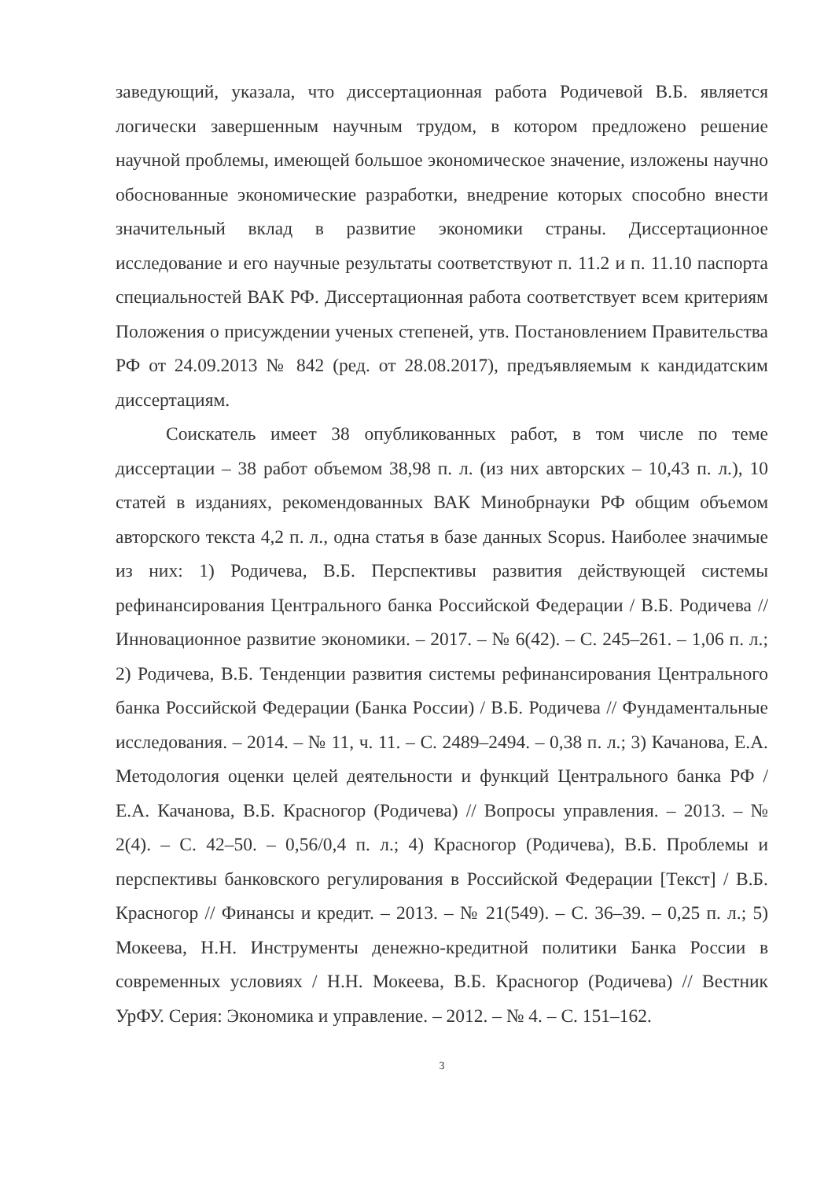заведующий, указала, что диссертационная работа Родичевой В.Б. является логически завершенным научным трудом, в котором предложено решение научной проблемы, имеющей большое экономическое значение, изложены научно обоснованные экономические разработки, внедрение которых способно внести значительный вклад в развитие экономики страны. Диссертационное исследование и его научные результаты соответствуют п. 11.2 и п. 11.10 паспорта специальностей ВАК РФ. Диссертационная работа соответствует всем критериям Положения о присуждении ученых степеней, утв. Постановлением Правительства РФ от 24.09.2013 № 842 (ред. от 28.08.2017), предъявляемым к кандидатским диссертациям.
Соискатель имеет 38 опубликованных работ, в том числе по теме диссертации – 38 работ объемом 38,98 п. л. (из них авторских – 10,43 п. л.), 10 статей в изданиях, рекомендованных ВАК Минобрнауки РФ общим объемом авторского текста 4,2 п. л., одна статья в базе данных Scopus. Наиболее значимые из них: 1) Родичева, В.Б. Перспективы развития действующей системы рефинансирования Центрального банка Российской Федерации / В.Б. Родичева // Инновационное развитие экономики. – 2017. – № 6(42). – С. 245–261. – 1,06 п. л.; 2) Родичева, В.Б. Тенденции развития системы рефинансирования Центрального банка Российской Федерации (Банка России) / В.Б. Родичева // Фундаментальные исследования. – 2014. – № 11, ч. 11. – С. 2489–2494. – 0,38 п. л.; 3) Качанова, Е.А. Методология оценки целей деятельности и функций Центрального банка РФ / Е.А. Качанова, В.Б. Красногор (Родичева) // Вопросы управления. – 2013. – № 2(4). – С. 42–50. – 0,56/0,4 п. л.; 4) Красногор (Родичева), В.Б. Проблемы и перспективы банковского регулирования в Российской Федерации [Текст] / В.Б. Красногор // Финансы и кредит. – 2013. – № 21(549). – С. 36–39. – 0,25 п. л.; 5) Мокеева, Н.Н. Инструменты денежно-кредитной политики Банка России в современных условиях / Н.Н. Мокеева, В.Б. Красногор (Родичева) // Вестник УрФУ. Серия: Экономика и управление. – 2012. – № 4. – С. 151–162.
3